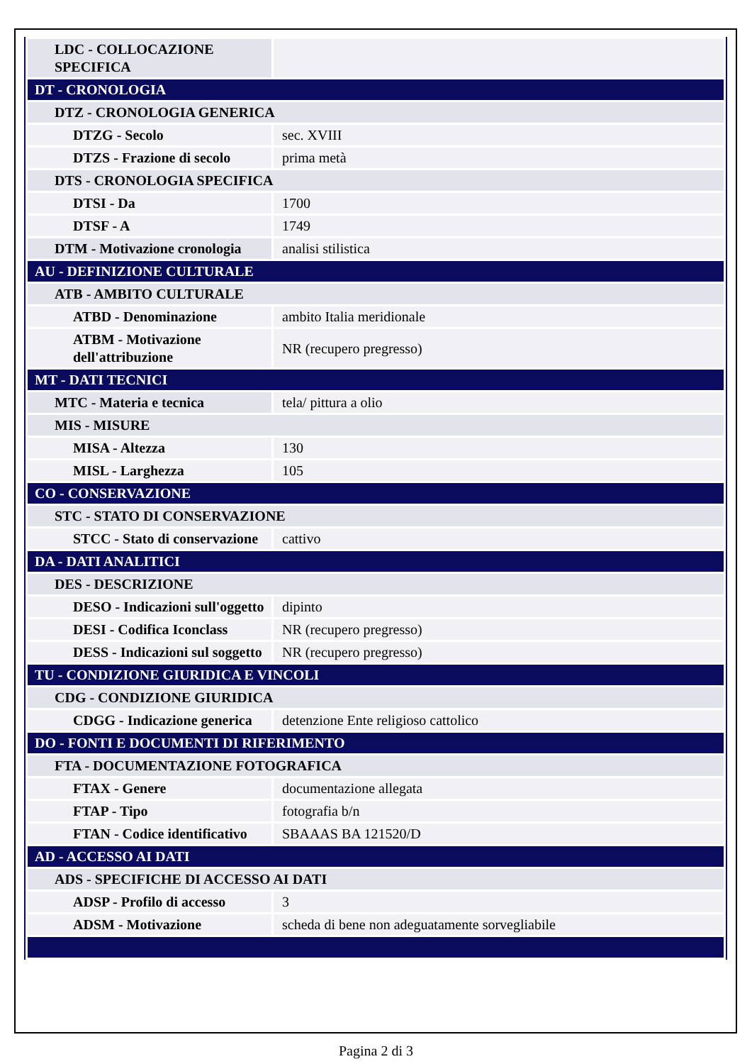| LDC - COLLOCAZIONE SPECIFICA | |
| DT - CRONOLOGIA | |
| DTZ - CRONOLOGIA GENERICA | |
| DTZG - Secolo | sec. XVIII |
| DTZS - Frazione di secolo | prima metà |
| DTS - CRONOLOGIA SPECIFICA | |
| DTSI - Da | 1700 |
| DTSF - A | 1749 |
| DTM - Motivazione cronologia | analisi stilistica |
| AU - DEFINIZIONE CULTURALE | |
| ATB - AMBITO CULTURALE | |
| ATBD - Denominazione | ambito Italia meridionale |
| ATBM - Motivazione dell'attribuzione | NR (recupero pregresso) |
| MT - DATI TECNICI | |
| MTC - Materia e tecnica | tela/ pittura a olio |
| MIS - MISURE | |
| MISA - Altezza | 130 |
| MISL - Larghezza | 105 |
| CO - CONSERVAZIONE | |
| STC - STATO DI CONSERVAZIONE | |
| STCC - Stato di conservazione | cattivo |
| DA - DATI ANALITICI | |
| DES - DESCRIZIONE | |
| DESO - Indicazioni sull'oggetto | dipinto |
| DESI - Codifica Iconclass | NR (recupero pregresso) |
| DESS - Indicazioni sul soggetto | NR (recupero pregresso) |
| TU - CONDIZIONE GIURIDICA E VINCOLI | |
| CDG - CONDIZIONE GIURIDICA | |
| CDGG - Indicazione generica | detenzione Ente religioso cattolico |
| DO - FONTI E DOCUMENTI DI RIFERIMENTO | |
| FTA - DOCUMENTAZIONE FOTOGRAFICA | |
| FTAX - Genere | documentazione allegata |
| FTAP - Tipo | fotografia b/n |
| FTAN - Codice identificativo | SBAAAS BA 121520/D |
| AD - ACCESSO AI DATI | |
| ADS - SPECIFICHE DI ACCESSO AI DATI | |
| ADSP - Profilo di accesso | 3 |
| ADSM - Motivazione | scheda di bene non adeguatamente sorvegliabile |
Pagina 2 di 3